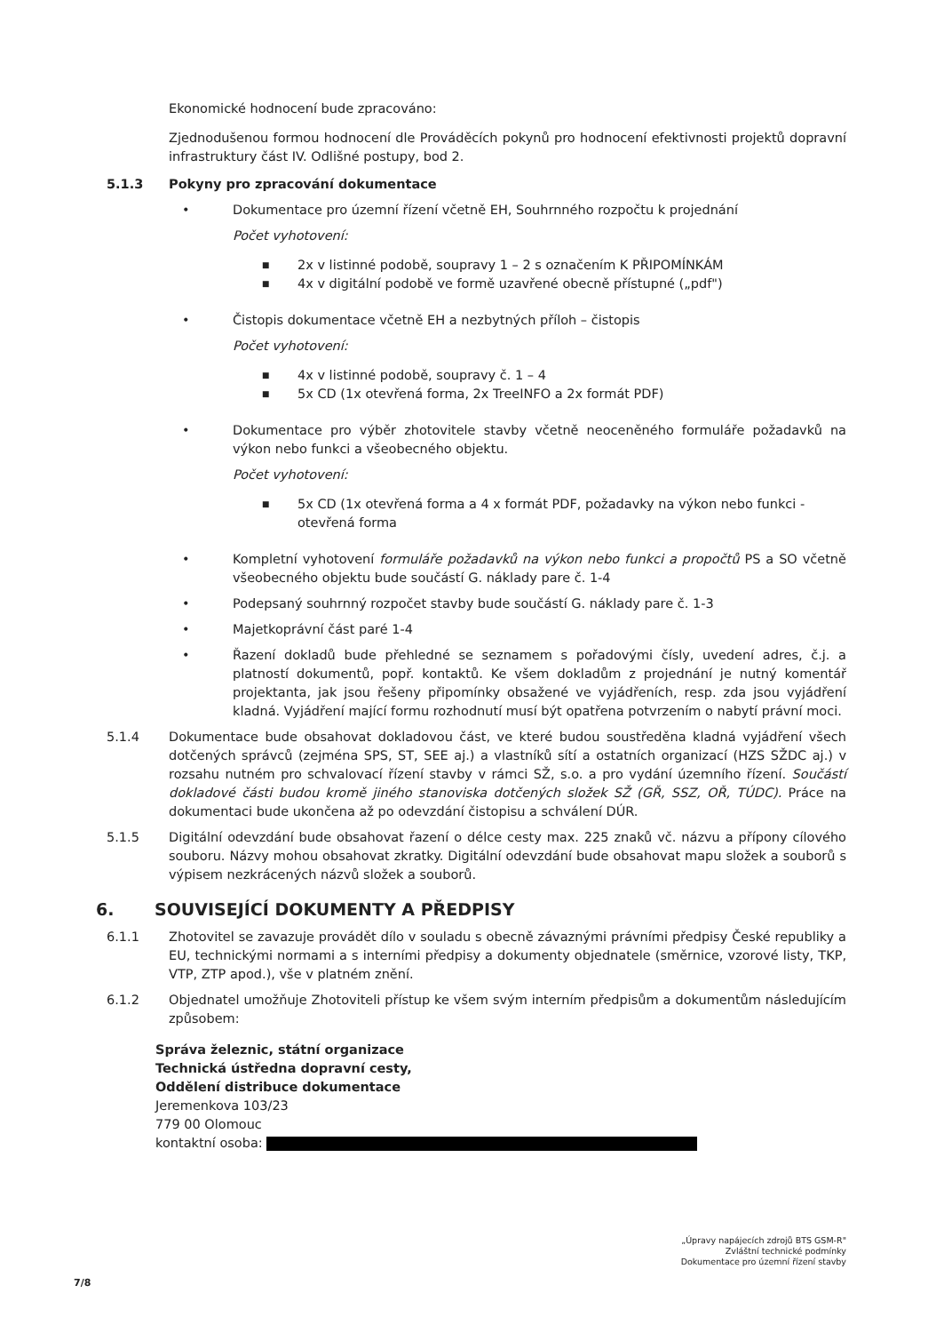Ekonomické hodnocení bude zpracováno:
Zjednodušenou formou hodnocení dle Prováděcích pokynů pro hodnocení efektivnosti projektů dopravní infrastruktury část IV. Odlišné postupy, bod 2.
5.1.3 Pokyny pro zpracování dokumentace
• Dokumentace pro územní řízení včetně EH, Souhrnného rozpočtu k projednání
Počet vyhotovení:
■ 2x v listinné podobě, soupravy 1 – 2 s označením K PŘIPOMÍNKÁM
■ 4x v digitální podobě ve formě uzavřené obecně přístupné („pdf")
• Čistopis dokumentace včetně EH a nezbytných příloh – čistopis
Počet vyhotovení:
■ 4x v listinné podobě, soupravy č. 1 – 4
■ 5x CD (1x otevřená forma, 2x TreeINFO a 2x formát PDF)
• Dokumentace pro výběr zhotovitele stavby včetně neoceněného formuláře požadavků na výkon nebo funkci a všeobecného objektu.
Počet vyhotovení:
■ 5x CD (1x otevřená forma a 4 x formát PDF, požadavky na výkon nebo funkci - otevřená forma
• Kompletní vyhotovení formuláře požadavků na výkon nebo funkci a propočtů PS a SO včetně všeobecného objektu bude součástí G. náklady pare č. 1-4
• Podepsaný souhrnný rozpočet stavby bude součástí G. náklady pare č. 1-3
• Majetkoprávní část paré 1-4
• Řazení dokladů bude přehledné se seznamem s pořadovými čísly, uvedení adres, č.j. a platností dokumentů, popř. kontaktů. Ke všem dokladům z projednání je nutný komentář projektanta, jak jsou řešeny připomínky obsažené ve vyjádřeních, resp. zda jsou vyjádření kladná. Vyjádření mající formu rozhodnutí musí být opatřena potvrzením o nabytí právní moci.
5.1.4 Dokumentace bude obsahovat dokladovou část, ve které budou soustředěna kladná vyjádření všech dotčených správců (zejména SPS, ST, SEE aj.) a vlastníků sítí a ostatních organizací (HZS SŽDC aj.) v rozsahu nutném pro schvalovací řízení stavby v rámci SŽ, s.o. a pro vydání územního řízení. Součástí dokladové části budou kromě jiného stanoviska dotčených složek SŽ (GŘ, SSZ, OŘ, TÚDC). Práce na dokumentaci bude ukončena až po odevzdání čistopisu a schválení DÚR.
5.1.5 Digitální odevzdání bude obsahovat řazení o délce cesty max. 225 znaků vč. názvu a přípony cílového souboru. Názvy mohou obsahovat zkratky. Digitální odevzdání bude obsahovat mapu složek a souborů s výpisem nezkrácených názvů složek a souborů.
6. SOUVISEJÍCÍ DOKUMENTY A PŘEDPISY
6.1.1 Zhotovitel se zavazuje provádět dílo v souladu s obecně závaznými právními předpisy České republiky a EU, technickými normami a s interními předpisy a dokumenty objednatele (směrnice, vzorové listy, TKP, VTP, ZTP apod.), vše v platném znění.
6.1.2 Objednatel umožňuje Zhotoviteli přístup ke všem svým interním předpisům a dokumentům následujícím způsobem:
Správa železnic, státní organizace
Technická ústředna dopravní cesty,
Oddělení distribuce dokumentace
Jeremenkova 103/23
779 00 Olomouc
kontaktní osoba:
„Úpravy napájecích zdrojů BTS GSM-R"
Zvláštní technické podmínky
Dokumentace pro územní řízení stavby
7/8